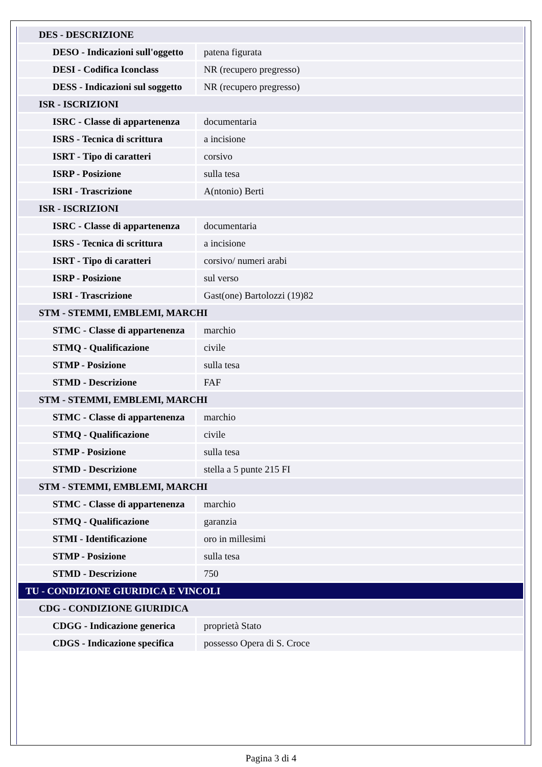| DES - DESCRIZIONE | |
| DESO - Indicazioni sull'oggetto | patena figurata |
| DESI - Codifica Iconclass | NR (recupero pregresso) |
| DESS - Indicazioni sul soggetto | NR (recupero pregresso) |
| ISR - ISCRIZIONI | |
| ISRC - Classe di appartenenza | documentaria |
| ISRS - Tecnica di scrittura | a incisione |
| ISRT - Tipo di caratteri | corsivo |
| ISRP - Posizione | sulla tesa |
| ISRI - Trascrizione | A(ntonio) Berti |
| ISR - ISCRIZIONI | |
| ISRC - Classe di appartenenza | documentaria |
| ISRS - Tecnica di scrittura | a incisione |
| ISRT - Tipo di caratteri | corsivo/ numeri arabi |
| ISRP - Posizione | sul verso |
| ISRI - Trascrizione | Gast(one) Bartolozzi (19)82 |
| STM - STEMMI, EMBLEMI, MARCHI | |
| STMC - Classe di appartenenza | marchio |
| STMQ - Qualificazione | civile |
| STMP - Posizione | sulla tesa |
| STMD - Descrizione | FAF |
| STM - STEMMI, EMBLEMI, MARCHI | |
| STMC - Classe di appartenenza | marchio |
| STMQ - Qualificazione | civile |
| STMP - Posizione | sulla tesa |
| STMD - Descrizione | stella a 5 punte 215 FI |
| STM - STEMMI, EMBLEMI, MARCHI | |
| STMC - Classe di appartenenza | marchio |
| STMQ - Qualificazione | garanzia |
| STMI - Identificazione | oro in millesimi |
| STMP - Posizione | sulla tesa |
| STMD - Descrizione | 750 |
| TU - CONDIZIONE GIURIDICA E VINCOLI | |
| CDG - CONDIZIONE GIURIDICA | |
| CDGG - Indicazione generica | proprietà Stato |
| CDGS - Indicazione specifica | possesso Opera di S. Croce |
Pagina 3 di 4